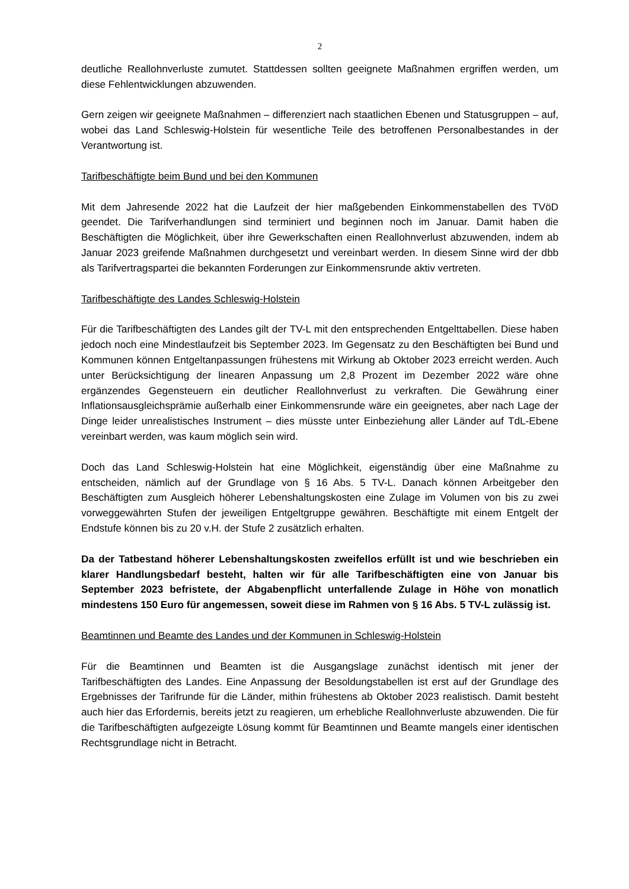2
deutliche Reallohnverluste zumutet. Stattdessen sollten geeignete Maßnahmen ergriffen werden, um diese Fehlentwicklungen abzuwenden.
Gern zeigen wir geeignete Maßnahmen – differenziert nach staatlichen Ebenen und Statusgruppen – auf, wobei das Land Schleswig-Holstein für wesentliche Teile des betroffenen Personalbestandes in der Verantwortung ist.
Tarifbeschäftigte beim Bund und bei den Kommunen
Mit dem Jahresende 2022 hat die Laufzeit der hier maßgebenden Einkommenstabellen des TVöD geendet. Die Tarifverhandlungen sind terminiert und beginnen noch im Januar. Damit haben die Beschäftigten die Möglichkeit, über ihre Gewerkschaften einen Reallohnverlust abzuwenden, indem ab Januar 2023 greifende Maßnahmen durchgesetzt und vereinbart werden. In diesem Sinne wird der dbb als Tarifvertragspartei die bekannten Forderungen zur Einkommensrunde aktiv vertreten.
Tarifbeschäftigte des Landes Schleswig-Holstein
Für die Tarifbeschäftigten des Landes gilt der TV-L mit den entsprechenden Entgelttabellen. Diese haben jedoch noch eine Mindestlaufzeit bis September 2023. Im Gegensatz zu den Beschäftigten bei Bund und Kommunen können Entgeltanpassungen frühestens mit Wirkung ab Oktober 2023 erreicht werden. Auch unter Berücksichtigung der linearen Anpassung um 2,8 Prozent im Dezember 2022 wäre ohne ergänzendes Gegensteuern ein deutlicher Reallohnverlust zu verkraften. Die Gewährung einer Inflationsausgleichsprämie außerhalb einer Einkommensrunde wäre ein geeignetes, aber nach Lage der Dinge leider unrealistisches Instrument – dies müsste unter Einbeziehung aller Länder auf TdL-Ebene vereinbart werden, was kaum möglich sein wird.
Doch das Land Schleswig-Holstein hat eine Möglichkeit, eigenständig über eine Maßnahme zu entscheiden, nämlich auf der Grundlage von § 16 Abs. 5 TV-L. Danach können Arbeitgeber den Beschäftigten zum Ausgleich höherer Lebenshaltungskosten eine Zulage im Volumen von bis zu zwei vorweggewährten Stufen der jeweiligen Entgeltgruppe gewähren. Beschäftigte mit einem Entgelt der Endstufe können bis zu 20 v.H. der Stufe 2 zusätzlich erhalten.
Da der Tatbestand höherer Lebenshaltungskosten zweifellos erfüllt ist und wie beschrieben ein klarer Handlungsbedarf besteht, halten wir für alle Tarifbeschäftigten eine von Januar bis September 2023 befristete, der Abgabenpflicht unterfallende Zulage in Höhe von monatlich mindestens 150 Euro für angemessen, soweit diese im Rahmen von § 16 Abs. 5 TV-L zulässig ist.
Beamtinnen und Beamte des Landes und der Kommunen in Schleswig-Holstein
Für die Beamtinnen und Beamten ist die Ausgangslage zunächst identisch mit jener der Tarifbeschäftigten des Landes. Eine Anpassung der Besoldungstabellen ist erst auf der Grundlage des Ergebnisses der Tarifrunde für die Länder, mithin frühestens ab Oktober 2023 realistisch. Damit besteht auch hier das Erfordernis, bereits jetzt zu reagieren, um erhebliche Reallohnverluste abzuwenden. Die für die Tarifbeschäftigten aufgezeigte Lösung kommt für Beamtinnen und Beamte mangels einer identischen Rechtsgrundlage nicht in Betracht.